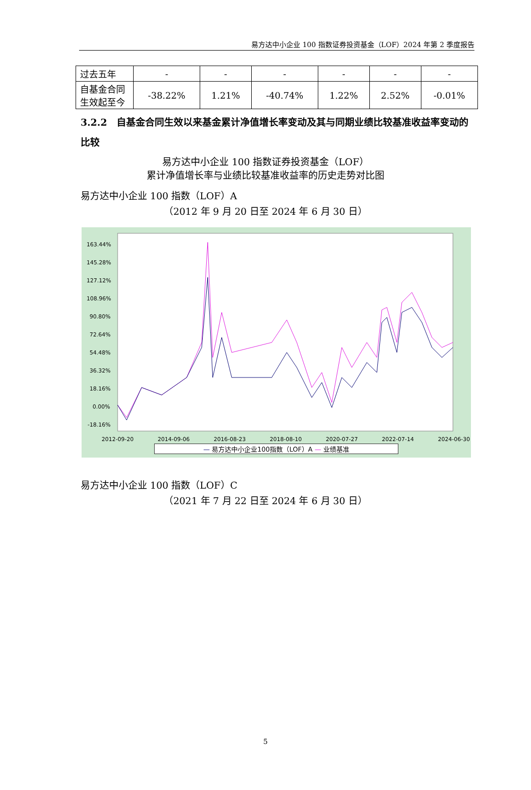易方达中小企业 100 指数证券投资基金（LOF）2024 年第 2 季度报告
| 过去五年 | - | - | - | - | - | - |
| 自基金合同生效起至今 | -38.22% | 1.21% | -40.74% | 1.22% | 2.52% | -0.01% |
3.2.2　自基金合同生效以来基金累计净值增长率变动及其与同期业绩比较基准收益率变动的比较
易方达中小企业 100 指数证券投资基金（LOF）
累计净值增长率与业绩比较基准收益率的历史走势对比图
易方达中小企业 100 指数（LOF）A
（2012 年 9 月 20 日至 2024 年 6 月 30 日）
163.44%
145.28%
127.12%
108.96%
90.80%
72.64%
54.48%
36.32%
18.16%
0.00%
-18.16%
2012-09-20
2014-09-06
2016-08-23
2018-08-10
2020-07-27
2022-07-14
2024-06-30
— 易方达中小企业100指数（LOF）A — 业绩基准
易方达中小企业 100 指数（LOF）C
（2021 年 7 月 22 日至 2024 年 6 月 30 日）
5